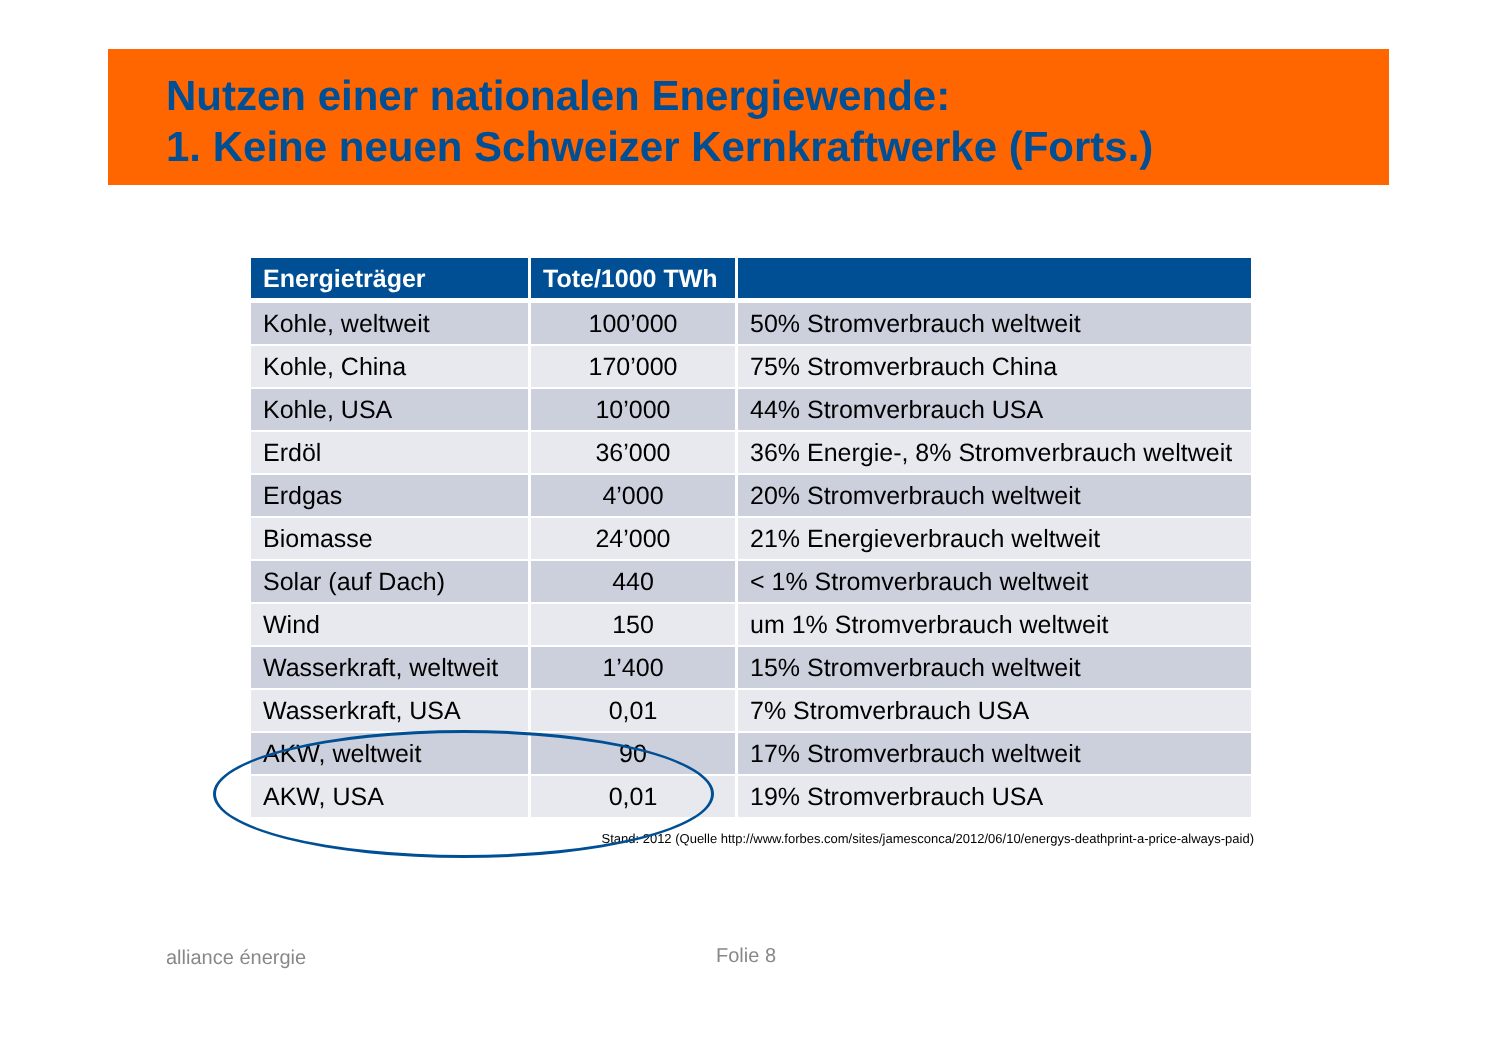Nutzen einer nationalen Energiewende:
1. Keine neuen Schweizer Kernkraftwerke (Forts.)
| Energieträger | Tote/1000 TWh | |
| --- | --- | --- |
| Kohle, weltweit | 100’000 | 50% Stromverbrauch weltweit |
| Kohle, China | 170’000 | 75% Stromverbrauch China |
| Kohle, USA | 10’000 | 44% Stromverbrauch USA |
| Erdöl | 36’000 | 36% Energie-, 8% Stromverbrauch weltweit |
| Erdgas | 4’000 | 20% Stromverbrauch weltweit |
| Biomasse | 24’000 | 21% Energieverbrauch weltweit |
| Solar (auf Dach) | 440 | < 1% Stromverbrauch weltweit |
| Wind | 150 | um 1% Stromverbrauch weltweit |
| Wasserkraft, weltweit | 1’400 | 15% Stromverbrauch weltweit |
| Wasserkraft, USA | 0,01 | 7% Stromverbrauch USA |
| AKW, weltweit | 90 | 17% Stromverbrauch weltweit |
| AKW, USA | 0,01 | 19% Stromverbrauch USA |
Stand: 2012 (Quelle http://www.forbes.com/sites/jamesconca/2012/06/10/energys-deathprint-a-price-always-paid)
alliance énergie Folie 8